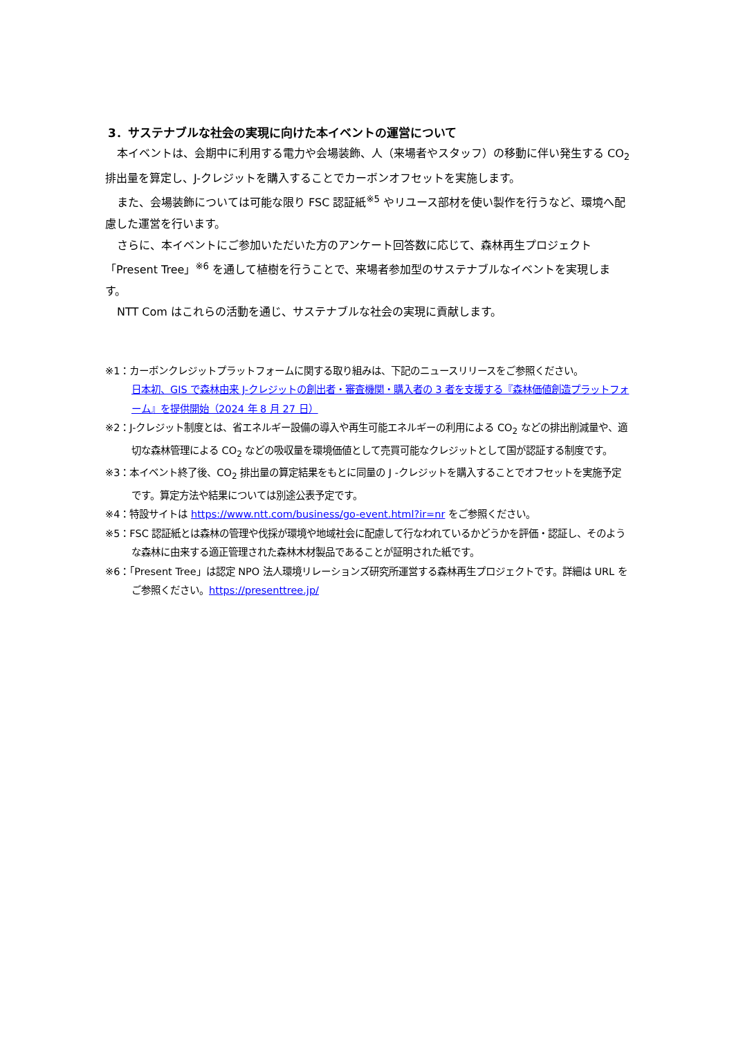3．サステナブルな社会の実現に向けた本イベントの運営について
本イベントは、会期中に利用する電力や会場装飾、人（来場者やスタッフ）の移動に伴い発生する CO<sub>2</sub> 排出量を算定し、J-クレジットを購入することでカーボンオフセットを実施します。
また、会場装飾については可能な限り FSC 認証紙<sup>※5</sup> やリユース部材を使い製作を行うなど、環境へ配慮した運営を行います。
さらに、本イベントにご参加いただいた方のアンケート回答数に応じて、森林再生プロジェクト「Present Tree」<sup>※6</sup> を通して植樹を行うことで、来場者参加型のサステナブルなイベントを実現します。
NTT Com はこれらの活動を通じ、サステナブルな社会の実現に貢献します。
※1：カーボンクレジットプラットフォームに関する取り組みは、下記のニュースリリースをご参照ください。
日本初、GIS で森林由来 J-クレジットの創出者・審査機関・購入者の 3 者を支援する『森林価値創造プラットフォーム』を提供開始（2024 年 8 月 27 日）
※2：J-クレジット制度とは、省エネルギー設備の導入や再生可能エネルギーの利用による CO<sub>2</sub> などの排出削減量や、適切な森林管理による CO<sub>2</sub> などの吸収量を環境価値として売買可能なクレジットとして国が認証する制度です。
※3：本イベント終了後、CO<sub>2</sub> 排出量の算定結果をもとに同量の J -クレジットを購入することでオフセットを実施予定です。算定方法や結果については別途公表予定です。
※4：特設サイトは https://www.ntt.com/business/go-event.html?ir=nr をご参照ください。
※5：FSC 認証紙とは森林の管理や伐採が環境や地域社会に配慮して行なわれているかどうかを評価・認証し、そのような森林に由来する適正管理された森林木材製品であることが証明された紙です。
※6：「Present Tree」は認定 NPO 法人環境リレーションズ研究所運営する森林再生プロジェクトです。詳細は URL をご参照ください。https://presenttree.jp/